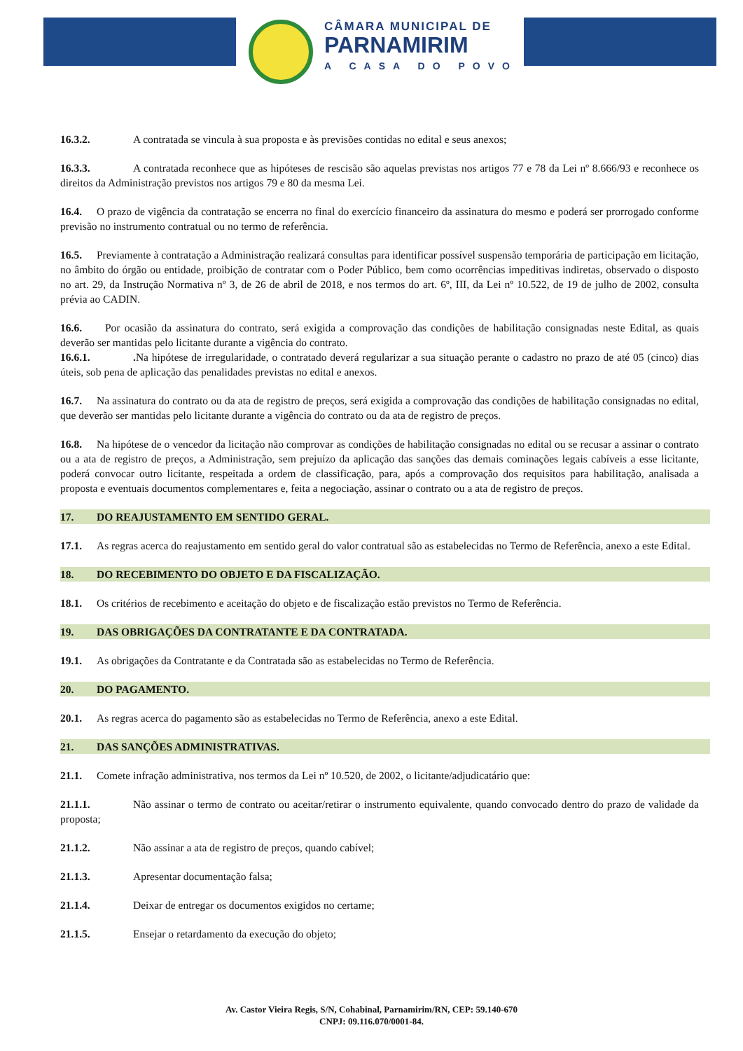CÂMARA MUNICIPAL DE
PARNAMIRIM
A CASA DO POVO
16.3.2. A contratada se vincula à sua proposta e às previsões contidas no edital e seus anexos;
16.3.3. A contratada reconhece que as hipóteses de rescisão são aquelas previstas nos artigos 77 e 78 da Lei nº 8.666/93 e reconhece os direitos da Administração previstos nos artigos 79 e 80 da mesma Lei.
16.4. O prazo de vigência da contratação se encerra no final do exercício financeiro da assinatura do mesmo e poderá ser prorrogado conforme previsão no instrumento contratual ou no termo de referência.
16.5. Previamente à contratação a Administração realizará consultas para identificar possível suspensão temporária de participação em licitação, no âmbito do órgão ou entidade, proibição de contratar com o Poder Público, bem como ocorrências impeditivas indiretas, observado o disposto no art. 29, da Instrução Normativa nº 3, de 26 de abril de 2018, e nos termos do art. 6º, III, da Lei nº 10.522, de 19 de julho de 2002, consulta prévia ao CADIN.
16.6. Por ocasião da assinatura do contrato, será exigida a comprovação das condições de habilitação consignadas neste Edital, as quais deverão ser mantidas pelo licitante durante a vigência do contrato.
16.6.1.. Na hipótese de irregularidade, o contratado deverá regularizar a sua situação perante o cadastro no prazo de até 05 (cinco) dias úteis, sob pena de aplicação das penalidades previstas no edital e anexos.
16.7. Na assinatura do contrato ou da ata de registro de preços, será exigida a comprovação das condições de habilitação consignadas no edital, que deverão ser mantidas pelo licitante durante a vigência do contrato ou da ata de registro de preços.
16.8. Na hipótese de o vencedor da licitação não comprovar as condições de habilitação consignadas no edital ou se recusar a assinar o contrato ou a ata de registro de preços, a Administração, sem prejuízo da aplicação das sanções das demais cominações legais cabíveis a esse licitante, poderá convocar outro licitante, respeitada a ordem de classificação, para, após a comprovação dos requisitos para habilitação, analisada a proposta e eventuais documentos complementares e, feita a negociação, assinar o contrato ou a ata de registro de preços.
17. DO REAJUSTAMENTO EM SENTIDO GERAL.
17.1. As regras acerca do reajustamento em sentido geral do valor contratual são as estabelecidas no Termo de Referência, anexo a este Edital.
18. DO RECEBIMENTO DO OBJETO E DA FISCALIZAÇÃO.
18.1. Os critérios de recebimento e aceitação do objeto e de fiscalização estão previstos no Termo de Referência.
19. DAS OBRIGAÇÕES DA CONTRATANTE E DA CONTRATADA.
19.1. As obrigações da Contratante e da Contratada são as estabelecidas no Termo de Referência.
20. DO PAGAMENTO.
20.1. As regras acerca do pagamento são as estabelecidas no Termo de Referência, anexo a este Edital.
21. DAS SANÇÕES ADMINISTRATIVAS.
21.1. Comete infração administrativa, nos termos da Lei nº 10.520, de 2002, o licitante/adjudicatário que:
21.1.1. Não assinar o termo de contrato ou aceitar/retirar o instrumento equivalente, quando convocado dentro do prazo de validade da proposta;
21.1.2. Não assinar a ata de registro de preços, quando cabível;
21.1.3. Apresentar documentação falsa;
21.1.4. Deixar de entregar os documentos exigidos no certame;
21.1.5. Ensejar o retardamento da execução do objeto;
Av. Castor Vieira Regis, S/N, Cohabinal, Parnamirim/RN, CEP: 59.140-670
CNPJ: 09.116.070/0001-84.